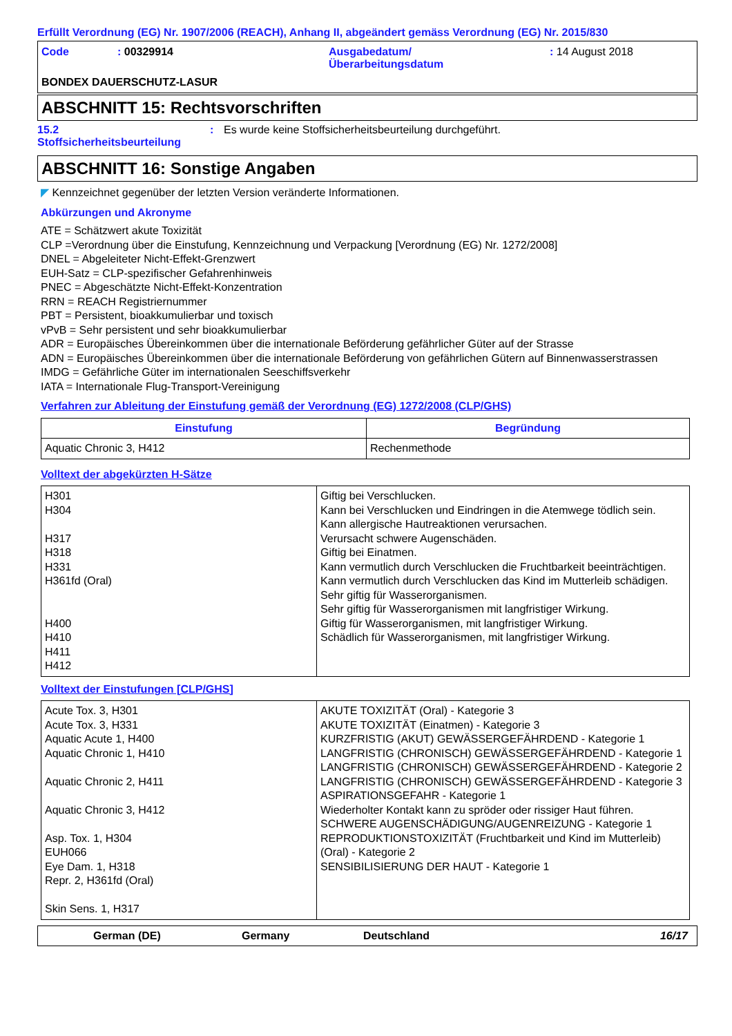Erfüllt Verordnung (EG) Nr. 1907/2006 (REACH), Anhang II, abgeändert gemäss Verordnung (EG) Nr. 2015/830
Code: 00329914 Ausgabedatum/
Überarbeitungsdatum: 14 August 2018 BONDEX DAUERSCHUTZ-LASUR
ABSCHNITT 15: Rechtsvorschriften
15.2
Stoffsicherheitsbeurteilung: Es wurde keine Stoffsicherheitsbeurteilung durchgeführt.
ABSCHNITT 16: Sonstige Angaben
◤ Kennzeichnet gegenüber der letzten Version veränderte Informationen.
Abkürzungen und Akronyme
ATE = Schätzwert akute Toxizität
CLP =Verordnung über die Einstufung, Kennzeichnung und Verpackung [Verordnung (EG) Nr. 1272/2008]
DNEL = Abgeleiteter Nicht-Effekt-Grenzwert
EUH-Satz = CLP-spezifischer Gefahrenhinweis
PNEC = Abgeschätzte Nicht-Effekt-Konzentration
RRN = REACH Registriernummer
PBT = Persistent, bioakkumulierbar und toxisch
vPvB = Sehr persistent und sehr bioakkumulierbar
ADR = Europäisches Übereinkommen über die internationale Beförderung gefährlicher Güter auf der Strasse
ADN = Europäisches Übereinkommen über die internationale Beförderung von gefährlichen Gütern auf Binnenwasserstrassen
IMDG = Gefährliche Güter im internationalen Seeschiffsverkehr
IATA = Internationale Flug-Transport-Vereinigung
Verfahren zur Ableitung der Einstufung gemäß der Verordnung (EG) 1272/2008 (CLP/GHS)
| Einstufung | Begründung |
| --- | --- |
| Aquatic Chronic 3, H412 | Rechenmethode |
Volltext der abgekürzten H-Sätze
| H301 H304 H317 H318 H331 H361fd (Oral) H400 H410 H411 H412 | Giftig bei Verschlucken. Kann bei Verschlucken und Eindringen in die Atemwege tödlich sein. Kann allergische Hautreaktionen verursachen. Verursacht schwere Augenschäden. Giftig bei Einatmen. Kann vermutlich durch Verschlucken die Fruchtbarkeit beeinträchtigen. Kann vermutlich durch Verschlucken das Kind im Mutterleib schädigen. Sehr giftig für Wasserorganismen. Sehr giftig für Wasserorganismen mit langfristiger Wirkung. Giftig für Wasserorganismen, mit langfristiger Wirkung. Schädlich für Wasserorganismen, mit langfristiger Wirkung. |
Volltext der Einstufungen [CLP/GHS]
| Acute Tox. 3, H301 Acute Tox. 3, H331 Aquatic Acute 1, H400 Aquatic Chronic 1, H410 Aquatic Chronic 2, H411 Aquatic Chronic 3, H412 Asp. Tox. 1, H304 EUH066 Eye Dam. 1, H318 Repr. 2, H361fd (Oral) Skin Sens. 1, H317 | AKUTE TOXIZITÄT (Oral) - Kategorie 3 AKUTE TOXIZITÄT (Einatmen) - Kategorie 3 KURZFRISTIG (AKUT) GEWÄSSERGEFÄHRDEND - Kategorie 1 LANGFRISTIG (CHRONISCH) GEWÄSSERGEFÄHRDEND - Kategorie 1 LANGFRISTIG (CHRONISCH) GEWÄSSERGEFÄHRDEND - Kategorie 2 LANGFRISTIG (CHRONISCH) GEWÄSSERGEFÄHRDEND - Kategorie 3 ASPIRATIONSGEFAHR - Kategorie 1 Wiederholter Kontakt kann zu spröder oder rissiger Haut führen. SCHWERE AUGENSCHÄDIGUNG/AUGENREIZUNG - Kategorie 1 REPRODUKTIONSTOXIZITÄT (Fruchtbarkeit und Kind im Mutterleib) (Oral) - Kategorie 2 SENSIBILISIERUNG DER HAUT - Kategorie 1 |
German (DE) Germany Deutschland 16/17